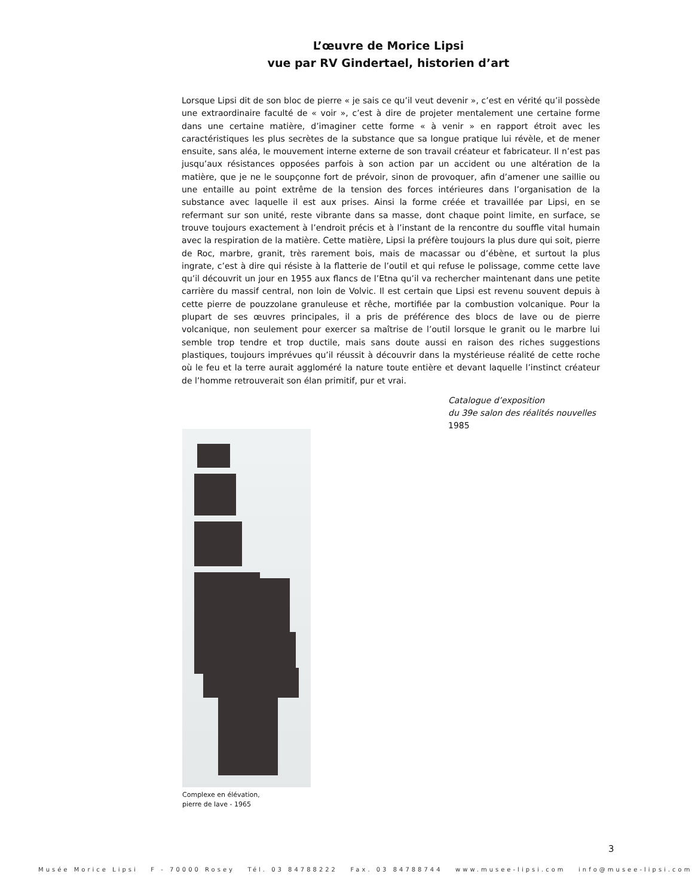L’œuvre de Morice Lipsi
vue par RV Gindertael, historien d’art
Lorsque Lipsi dit de son bloc de pierre « je sais ce qu’il veut devenir », c’est en vérité qu’il possède une extraordinaire faculté de « voir », c’est à dire de projeter mentalement une certaine forme dans une certaine matière, d’imaginer cette forme « à venir » en rapport étroit avec les caractéristiques les plus secrètes de la substance que sa longue pratique lui révèle, et de mener ensuite, sans aléa, le mouvement interne externe de son travail créateur et fabricateur. Il n’est pas jusqu’aux résistances opposées parfois à son action par un accident ou une altération de la matière, que je ne le soupçonne fort de prévoir, sinon de provoquer, afin d’amener une saillie ou une entaille au point extrême de la tension des forces intérieures dans l’organisation de la substance avec laquelle il est aux prises. Ainsi la forme créée et travaillée par Lipsi, en se refermant sur son unité, reste vibrante dans sa masse, dont chaque point limite, en surface, se trouve toujours exactement à l’endroit précis et à l’instant de la rencontre du souffle vital humain avec la respiration de la matière. Cette matière, Lipsi la préfère toujours la plus dure qui soit, pierre de Roc, marbre, granit, très rarement bois, mais de macassar ou d’ébène, et surtout la plus ingrate, c’est à dire qui résiste à la flatterie de l’outil et qui refuse le polissage, comme cette lave qu’il découvrit un jour en 1955 aux flancs de l’Etna qu’il va rechercher maintenant dans une petite carrière du massif central, non loin de Volvic. Il est certain que Lipsi est revenu souvent depuis à cette pierre de pouzzolane granuleuse et rêche, mortifiée par la combustion volcanique. Pour la plupart de ses œuvres principales, il a pris de préférence des blocs de lave ou de pierre volcanique, non seulement pour exercer sa maîtrise de l’outil lorsque le granit ou le marbre lui semble trop tendre et trop ductile, mais sans doute aussi en raison des riches suggestions plastiques, toujours imprévues qu’il réussit à découvrir dans la mystérieuse réalité de cette roche où le feu et la terre aurait aggloméré la nature toute entière et devant laquelle l’instinct créateur de l’homme retrouverait son élan primitif, pur et vrai.
Catalogue d’exposition
du 39e salon des réalités nouvelles
1985
Complexe en élévation,
pierre de lave - 1965
3
Musée Morice Lipsi F - 70000 Rosey Tél. 03 84788222 Fax. 03 84788744 www.musee-lipsi.com info@musee-lipsi.com